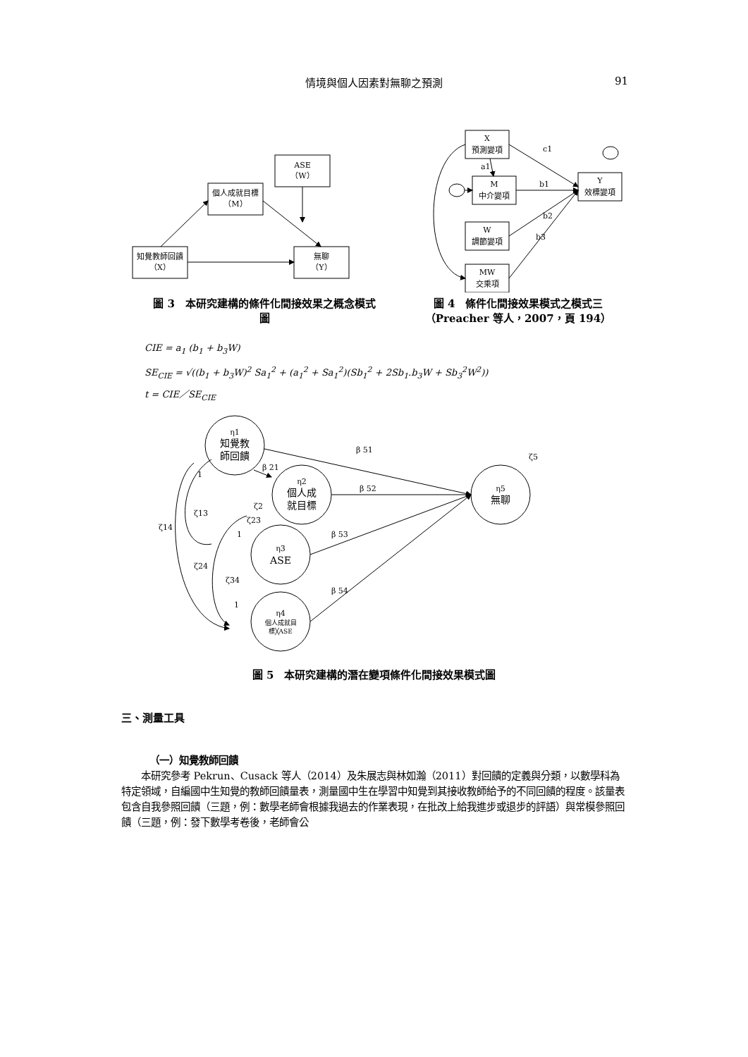情境與個人因素對無聊之預測 91
ASE
（W）
個人成就目標
（M）
知覺教師回饋
（X）
無聊
（Y）
圖 3　本研究建構的條件化間接效果之概念模式
圖
X
預測變項
M
中介變項
W
調節變項
MW
交乘項
Y
效標變項
c1
b1
b2
b3
a1
圖 4　條件化間接效果模式之模式三
（Preacher 等人，2007，頁 194）
CIE = a<sub>1</sub> (b<sub>1</sub> + b<sub>3</sub>W)
SE<sub>CIE</sub> = √((b<sub>1</sub> + b<sub>3</sub>W)<sup>2</sup> Sa<sub>1</sub><sup>2</sup> + (a<sub>1</sub><sup>2</sup> + Sa<sub>1</sub><sup>2</sup>)(Sb<sub>1</sub><sup>2</sup> + 2Sb<sub>1</sub>.b<sub>3</sub>W + Sb<sub>3</sub><sup>2</sup>W<sup>2</sup>))
t = CIE／SE<sub>CIE</sub>
η1
知覺教
師回饋
η2
個人成
就目標
η3
ASE
η4
個人成就目
標╳ASE
η5
無聊
β 51
β 52
β 53
β 54
β 21
ζ5
ζ14
ζ13
ζ24
ζ34
ζ2
ζ23
1
1
1
圖 5　本研究建構的潛在變項條件化間接效果模式圖
三、測量工具
（一）知覺教師回饋
　　本研究參考 Pekrun、Cusack 等人（2014）及朱展志與林如瀚（2011）對回饋的定義與分類，以數學科為特定領域，自編國中生知覺的教師回饋量表，測量國中生在學習中知覺到其接收教師給予的不同回饋的程度。該量表包含自我參照回饋（三題，例：數學老師會根據我過去的作業表現，在批改上給我進步或退步的評語）與常模參照回饋（三題，例：發下數學考卷後，老師會公